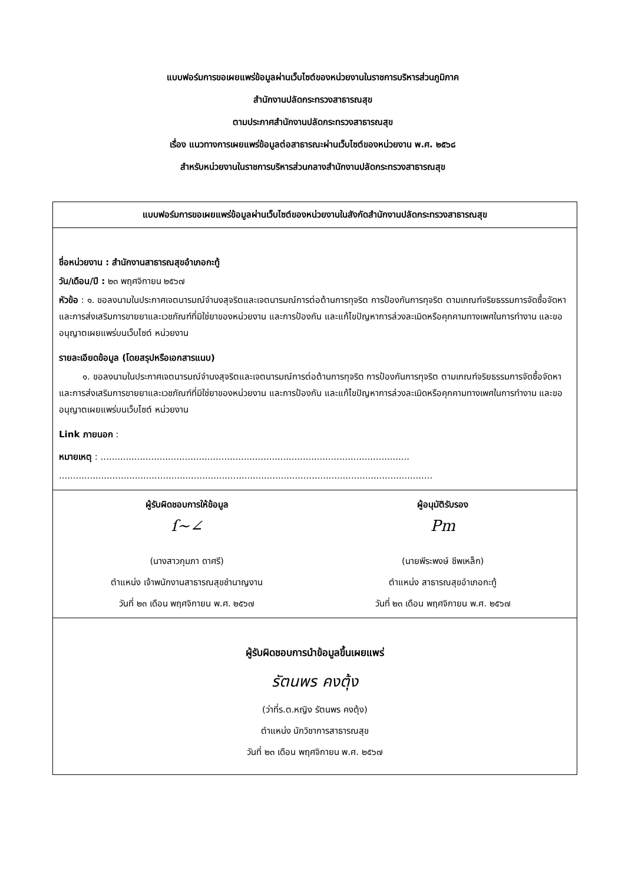แบบฟอร์มการขอเผยแพร่ข้อมูลผ่านเว็บไซต์ของหน่วยงานในราชการบริหารส่วนภูมิภาค
สำนักงานปลัดกระทรวงสาธารณสุข
ตามประกาศสำนักงานปลัดกระทรวงสาธารณสุข
เรื่อง แนวทางการเผยแพร่ข้อมูลต่อสาธารณะผ่านเว็บไซต์ของหน่วยงาน พ.ศ. ๒๕๖๘
สำหรับหน่วยงานในราชการบริหารส่วนกลางสำนักงานปลัดกระทรวงสาธารณสุข
| แบบฟอร์มการขอเผยแพร่ข้อมูลผ่านเว็บไซต์ของหน่วยงานในสังกัดสำนักงานปลัดกระทรวงสาธารณสุข |
| --- |
| ชื่อหน่วยงาน : สำนักงานสาธารณสุขอำเภอกะทู้ วัน/เดือน/ปี : ๒๓ พฤศจิกายน ๒๕๖๗ หัวข้อ : ๑. ขอลงนามในประกาศเจตนารมณ์จำนงสุจริตและเจตนารมณ์การต่อต้านการทุจริต การป้องกันการทุจริต ตามเกณฑ์จริยธรรมการจัดซื้อจัดหาและการส่งเสริมการขายยาและเวชภัณฑ์ที่มิใช่ยาของหน่วยงาน และการป้องกัน และแก้ไขปัญหาการล่วงละเมิดหรือคุกคามทางเพศในการทำงาน และขออนุญาตเผยแพร่บนเว็บไซต์ หน่วยงาน รายละเอียดข้อมูล (โดยสรุปหรือเอกสารแนบ) ๑. ขอลงนามในประกาศเจตนารมณ์จำนงสุจริตและเจตนารมณ์การต่อต้านการทุจริต การป้องกันการทุจริต ตามเกณฑ์จริยธรรมการจัดซื้อจัดหาและการส่งเสริมการขายยาและเวชภัณฑ์ที่มิใช่ยาของหน่วยงาน และการป้องกัน และแก้ไขปัญหาการล่วงละเมิดหรือคุกคามทางเพศในการทำงาน และขออนุญาตเผยแพร่บนเว็บไซต์ หน่วยงาน Link ภายนอก : หมายเหตุ : .............................................................................................................. ..................................................................................................................................... |
| ผู้รับผิดชอบการให้ข้อมูล ſ~∠ (นางสาวกุมภา ดาศรี) ตำแหน่ง เจ้าพนักงานสาธารณสุขชำนาญงาน วันที่ ๒๓ เดือน พฤศจิกายน พ.ศ. ๒๕๖๗ ผู้อนุมัติรับรอง Pm (นายพีระพงษ์ ชีพเหล็ก) ตำแหน่ง สาธารณสุขอำเภอกะทู้ วันที่ ๒๓ เดือน พฤศจิกายน พ.ศ. ๒๕๖๗ |
| ผู้รับผิดชอบการนำข้อมูลขึ้นเผยแพร่ รัตนพร คงตุ้ง (ว่าที่ร.ต.หญิง รัตนพร คงตุ้ง) ตำแหน่ง นักวิชาการสาธารณสุข วันที่ ๒๓ เดือน พฤศจิกายน พ.ศ. ๒๕๖๗ |